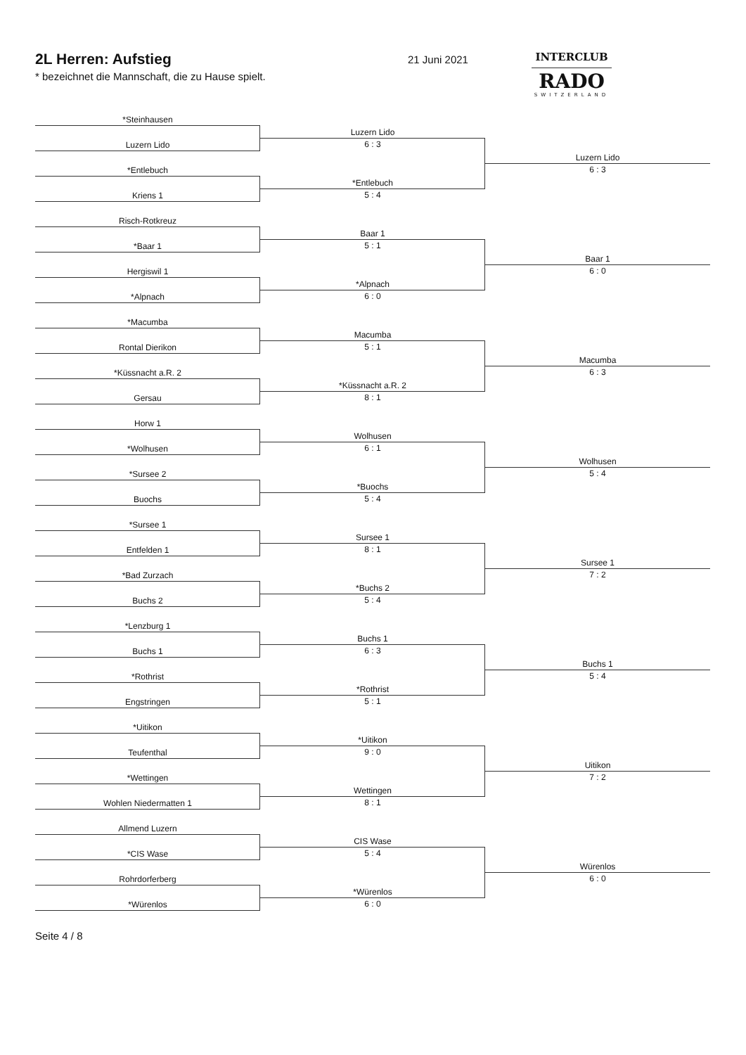2L Herren: Aufstieg
* bezeichnet die Mannschaft, die zu Hause spielt.
21 Juni 2021
INTERCLUB
RADO
SWITZERLAND
*Steinhausen
Luzern Lido
Luzern Lido
6 : 3
*Entlebuch
Kriens 1
*Entlebuch
5 : 4
Luzern Lido
6 : 3
Risch-Rotkreuz
*Baar 1
Baar 1
5 : 1
Hergiswil 1
*Alpnach
*Alpnach
6 : 0
Baar 1
6 : 0
*Macumba
Rontal Dierikon
Macumba
5 : 1
*Küssnacht a.R. 2
Gersau
*Küssnacht a.R. 2
8 : 1
Macumba
6 : 3
Horw 1
*Wolhusen
Wolhusen
6 : 1
*Sursee 2
Buochs
*Buochs
5 : 4
Wolhusen
5 : 4
*Sursee 1
Entfelden 1
Sursee 1
8 : 1
*Bad Zurzach
Buchs 2
*Buchs 2
5 : 4
Sursee 1
7 : 2
*Lenzburg 1
Buchs 1
Buchs 1
6 : 3
*Rothrist
Engstringen
*Rothrist
5 : 1
Buchs 1
5 : 4
*Uitikon
Teufenthal
*Uitikon
9 : 0
*Wettingen
Wohlen Niedermatten 1
Wettingen
8 : 1
Uitikon
7 : 2
Allmend Luzern
*CIS Wase
CIS Wase
5 : 4
Rohrdorferberg
*Würenlos
*Würenlos
6 : 0
Würenlos
6 : 0
Seite 4 / 8